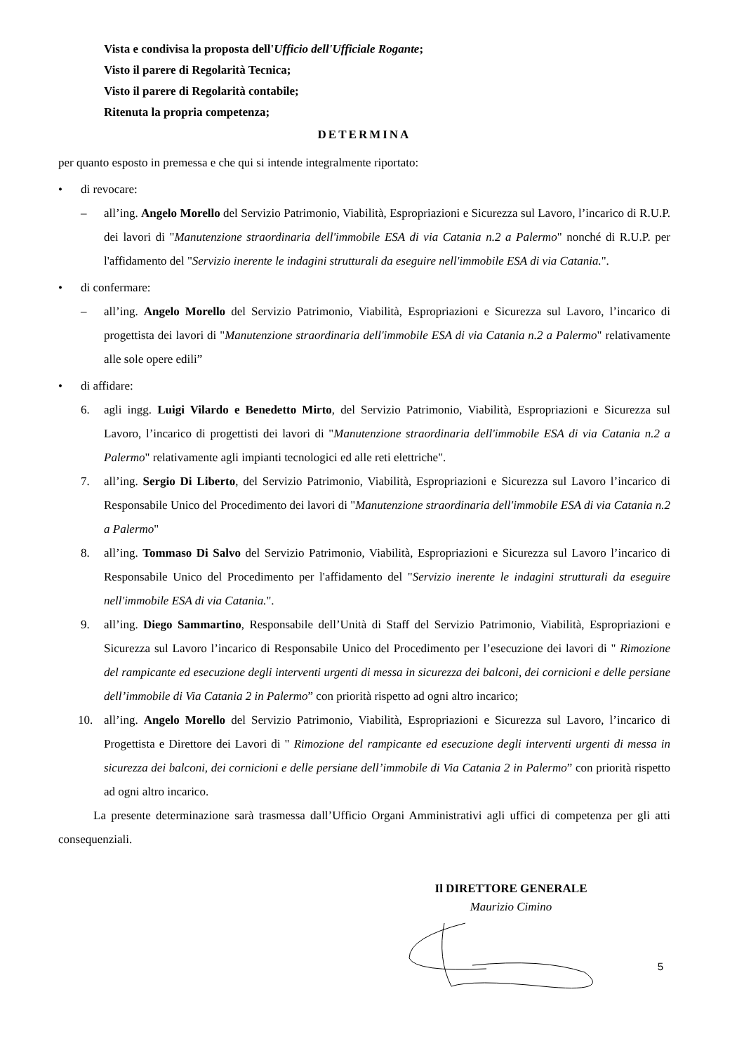Vista e condivisa la proposta dell'Ufficio dell'Ufficiale Rogante;
Visto il parere di Regolarità Tecnica;
Visto il parere di Regolarità contabile;
Ritenuta la propria competenza;
DETERMINA
per quanto esposto in premessa e che qui si intende integralmente riportato:
• di revocare:
– all’ing. Angelo Morello del Servizio Patrimonio, Viabilità, Espropriazioni e Sicurezza sul Lavoro, l’incarico di R.U.P. dei lavori di "Manutenzione straordinaria dell'immobile ESA di via Catania n.2 a Palermo" nonché di R.U.P. per l'affidamento del "Servizio inerente le indagini strutturali da eseguire nell'immobile ESA di via Catania.".
• di confermare:
– all’ing. Angelo Morello del Servizio Patrimonio, Viabilità, Espropriazioni e Sicurezza sul Lavoro, l’incarico di progettista dei lavori di "Manutenzione straordinaria dell'immobile ESA di via Catania n.2 a Palermo" relativamente alle sole opere edili”
• di affidare:
6. agli ingg. Luigi Vilardo e Benedetto Mirto, del Servizio Patrimonio, Viabilità, Espropriazioni e Sicurezza sul Lavoro, l’incarico di progettisti dei lavori di "Manutenzione straordinaria dell'immobile ESA di via Catania n.2 a Palermo" relativamente agli impianti tecnologici ed alle reti elettriche".
7. all’ing. Sergio Di Liberto, del Servizio Patrimonio, Viabilità, Espropriazioni e Sicurezza sul Lavoro l’incarico di Responsabile Unico del Procedimento dei lavori di "Manutenzione straordinaria dell'immobile ESA di via Catania n.2 a Palermo"
8. all’ing. Tommaso Di Salvo del Servizio Patrimonio, Viabilità, Espropriazioni e Sicurezza sul Lavoro l’incarico di Responsabile Unico del Procedimento per l'affidamento del "Servizio inerente le indagini strutturali da eseguire nell'immobile ESA di via Catania.".
9. all’ing. Diego Sammartino, Responsabile dell’Unità di Staff del Servizio Patrimonio, Viabilità, Espropriazioni e Sicurezza sul Lavoro l’incarico di Responsabile Unico del Procedimento per l’esecuzione dei lavori di " Rimozione del rampicante ed esecuzione degli interventi urgenti di messa in sicurezza dei balconi, dei cornicioni e delle persiane dell’immobile di Via Catania 2 in Palermo” con priorità rispetto ad ogni altro incarico;
10. all’ing. Angelo Morello del Servizio Patrimonio, Viabilità, Espropriazioni e Sicurezza sul Lavoro, l’incarico di Progettista e Direttore dei Lavori di " Rimozione del rampicante ed esecuzione degli interventi urgenti di messa in sicurezza dei balconi, dei cornicioni e delle persiane dell’immobile di Via Catania 2 in Palermo” con priorità rispetto ad ogni altro incarico.
La presente determinazione sarà trasmessa dall’Ufficio Organi Amministrativi agli uffici di competenza per gli atti consequenziali.
Il DIRETTORE GENERALE
Maurizio Cimino
5